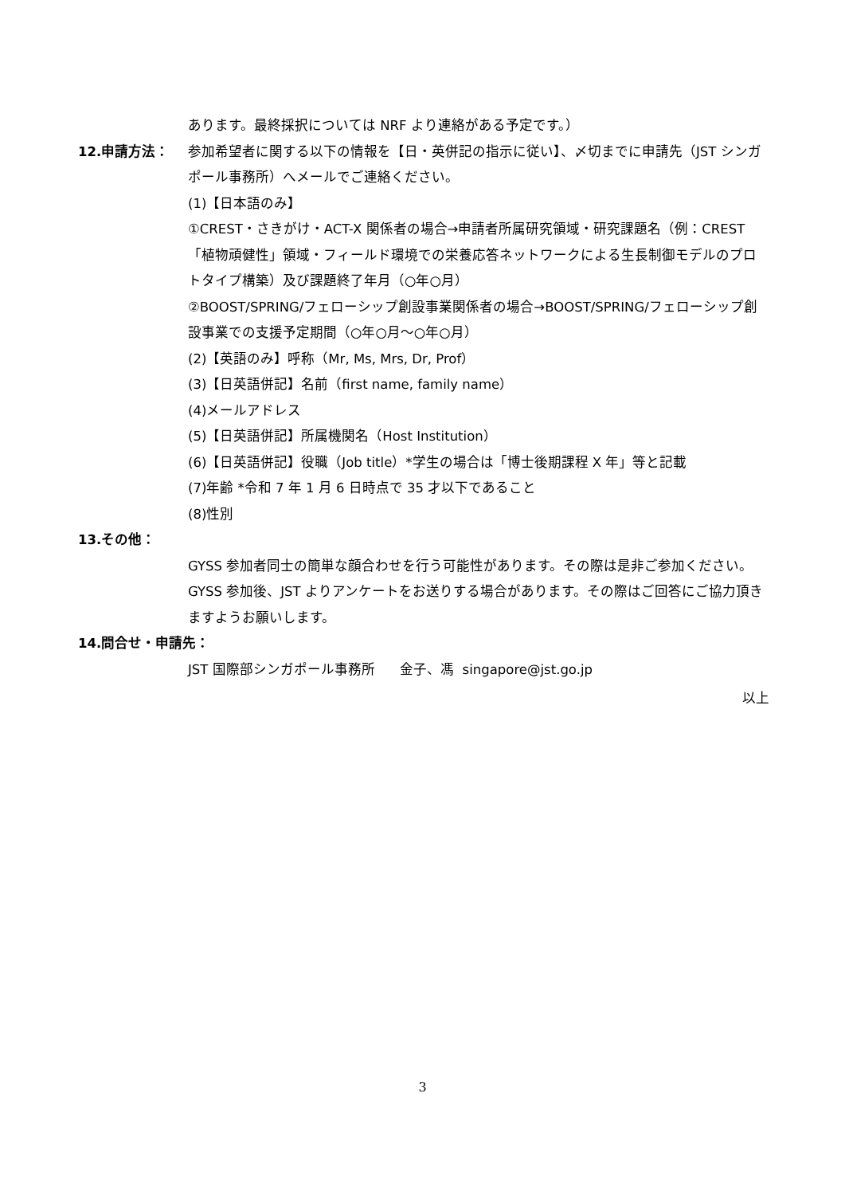あります。最終採択については NRF より連絡がある予定です。）
12.申請方法： 参加希望者に関する以下の情報を【日・英併記の指示に従い】、〆切までに申請先（JST シンガポール事務所）へメールでご連絡ください。
(1)【日本語のみ】
①CREST・さきがけ・ACT-X 関係者の場合→申請者所属研究領域・研究課題名（例：CREST「植物頑健性」領域・フィールド環境での栄養応答ネットワークによる生長制御モデルのプロトタイプ構築）及び課題終了年月（○年○月）
②BOOST/SPRING/フェローシップ創設事業関係者の場合→BOOST/SPRING/フェローシップ創設事業での支援予定期間（○年○月～○年○月）
(2)【英語のみ】呼称（Mr, Ms, Mrs, Dr, Prof）
(3)【日英語併記】名前（first name, family name）
(4)メールアドレス
(5)【日英語併記】所属機関名（Host Institution）
(6)【日英語併記】役職（Job title）*学生の場合は「博士後期課程 X 年」等と記載
(7)年齢 *令和 7 年 1 月 6 日時点で 35 才以下であること
(8)性別
13.その他：
GYSS 参加者同士の簡単な顔合わせを行う可能性があります。その際は是非ご参加ください。GYSS 参加後、JST よりアンケートをお送りする場合があります。その際はご回答にご協力頂きますようお願いします。
14.問合せ・申請先：
JST 国際部シンガポール事務所 金子、馮 singapore@jst.go.jp
以上
3